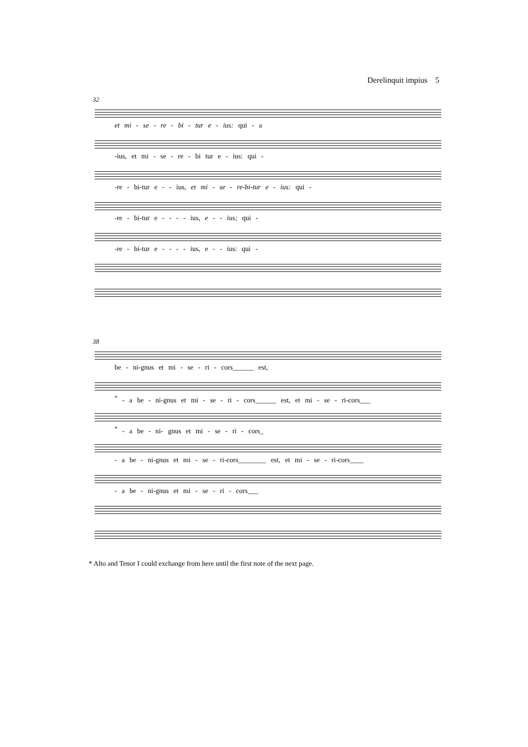Derelinquit impius 5
32
et mi - se - re - bi - tur e - ius: qui - a
-ius, et mi - se - re - bi tur e - ius: qui -
-re - bi-tur e - - ius, et mi - se - re-bi-tur e - ius: qui -
-re - bi-tur e - - - - ius, e - - ius; qui -
-re - bi-tur e - - - - ius, e - - ius: qui -
38
be - ni-gnus et mi - se - ri - cors______ est,
<sup>*</sup> - a be - ni-gnus et mi - se - ri - cors______ est, et mi - se - ri-cors___
<sup>*</sup> - a be - ni- gnus et mi - se - ri - cors_
- a be - ni-gnus et mi - se - ri-cors________ est, et mi - se - ri-cors____
- a be - ni-gnus et mi - se - ri - cors___
* Alto and Tenor I could exchange from here until the first note of the next page.